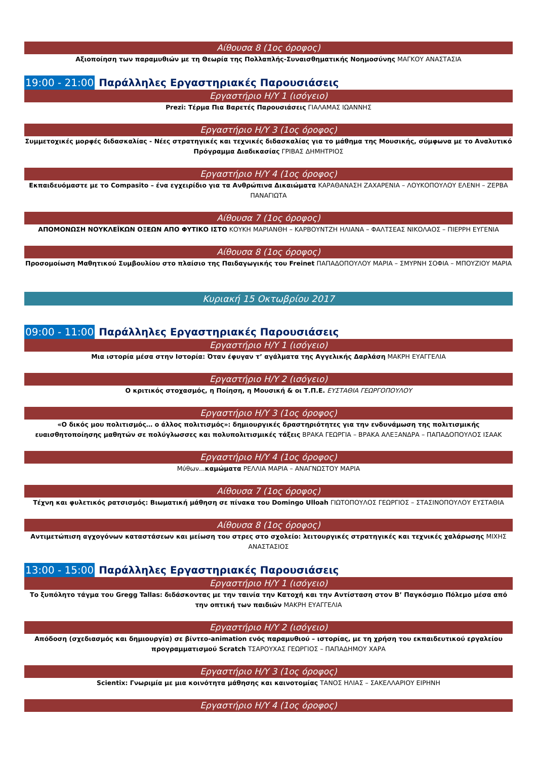Αίθουσα 8 (1ος όροφος)
Αξιοποίηση των παραμυθιών με τη Θεωρία της Πολλαπλής-Συναισθηματικής Νοημοσύνης ΜΑΓΚΟΥ ΑΝΑΣΤΑΣΙΑ
19:00 - 21:00 Παράλληλες Εργαστηριακές Παρουσιάσεις
Εργαστήριο Η/Υ 1 (ισόγειο)
Prezi: Τέρμα Πια Βαρετές Παρουσιάσεις ΓΙΑΛΑΜΑΣ ΙΩΑΝΝΗΣ
Εργαστήριο Η/Υ 3 (1ος όροφος)
Συμμετοχικές μορφές διδασκαλίας - Νέες στρατηγικές και τεχνικές διδασκαλίας για το μάθημα της Μουσικής, σύμφωνα με το Αναλυτικό Πρόγραμμα Διαδικασίας ΓΡΙΒΑΣ ΔΗΜΗΤΡΙΟΣ
Εργαστήριο Η/Υ 4 (1ος όροφος)
Εκπαιδευόμαστε με το Compasito – ένα εγχειρίδιο για τα Ανθρώπινα Δικαιώματα ΚΑΡΑΘΑΝΑΣΗ ΖΑΧΑΡΕΝΙΑ – ΛΟΥΚΟΠΟΥΛΟΥ ΕΛΕΝΗ – ΖΕΡΒΑ ΠΑΝΑΓΙΩΤΑ
Αίθουσα 7 (1ος όροφος)
ΑΠΟΜΟΝΩΣΗ ΝΟΥΚΛΕΪΚΩΝ ΟΞΕΩΝ ΑΠΟ ΦΥΤΙΚΟ ΙΣΤΟ ΚΟΥΚΗ ΜΑΡΙΑΝΘΗ – ΚΑΡΒΟΥΝΤΖΗ ΗΛΙΑΝΑ – ΦΑΛΤΣΕΑΣ ΝΙΚΟΛΑΟΣ – ΠΙΕΡΡΗ ΕΥΓΕΝΙΑ
Αίθουσα 8 (1ος όροφος)
Προσομοίωση Μαθητικού Συμβουλίου στο πλαίσιο της Παιδαγωγικής του Freinet ΠΑΠΑΔΟΠΟΥΛΟΥ ΜΑΡΙΑ – ΣΜΥΡΝΗ ΣΟΦΙΑ – ΜΠΟΥΖΙΟΥ ΜΑΡΙΑ
Κυριακή 15 Οκτωβρίου 2017
09:00 - 11:00 Παράλληλες Εργαστηριακές Παρουσιάσεις
Εργαστήριο Η/Υ 1 (ισόγειο)
Μια ιστορία μέσα στην Ιστορία: Όταν έφυγαν τ’ αγάλματα της Αγγελικής Δαρλάση ΜΑΚΡΗ ΕΥΑΓΓΕΛΙΑ
Εργαστήριο Η/Υ 2 (ισόγειο)
Ο κριτικός στοχασμός, η Ποίηση, η Μουσική & οι Τ.Π.Ε. ΕΥΣΤΑΘΙΑ ΓΕΩΡΓΟΠΟΥΛΟΥ
Εργαστήριο Η/Υ 3 (1ος όροφος)
«Ο δικός μου πολιτισμός… ο άλλος πολιτισμός»: δημιουργικές δραστηριότητες για την ενδυνάμωση της πολιτισμικής ευαισθητοποίησης μαθητών σε πολύγλωσσες και πολυπολιτισμικές τάξεις ΒΡΑΚΑ ΓΕΩΡΓΙΑ – ΒΡΑΚΑ ΑΛΕΞΑΝΔΡΑ – ΠΑΠΑΔΟΠΟΥΛΟΣ ΙΣΑΑΚ
Εργαστήριο Η/Υ 4 (1ος όροφος)
Μύθων...καμώματα ΡΕΛΛΙΑ ΜΑΡΙΑ – ΑΝΑΓΝΩΣΤΟΥ ΜΑΡΙΑ
Αίθουσα 7 (1ος όροφος)
Τέχνη και φυλετικός ρατσισμός: Βιωματική μάθηση σε πίνακα του Domingo Ulloah ΓΙΩΤΟΠΟΥΛΟΣ ΓΕΩΡΓΙΟΣ – ΣΤΑΣΙΝΟΠΟΥΛΟΥ ΕΥΣΤΑΘΙΑ
Αίθουσα 8 (1ος όροφος)
Αντιμετώπιση αγχογόνων καταστάσεων και μείωση του στρες στο σχολείο: λειτουργικές στρατηγικές και τεχνικές χαλάρωσης ΜΙΧΗΣ ΑΝΑΣΤΑΣΙΟΣ
13:00 - 15:00 Παράλληλες Εργαστηριακές Παρουσιάσεις
Εργαστήριο Η/Υ 1 (ισόγειο)
Το ξυπόλητο τάγμα του Gregg Tallas: διδάσκοντας με την ταινία την Κατοχή και την Αντίσταση στον Β’ Παγκόσμιο Πόλεμο μέσα από την οπτική των παιδιών ΜΑΚΡΗ ΕΥΑΓΓΕΛΙΑ
Εργαστήριο Η/Υ 2 (ισόγειο)
Απόδοση (σχεδιασμός και δημιουργία) σε βίντεο-animation ενός παραμυθιού – ιστορίας, με τη χρήση του εκπαιδευτικού εργαλείου προγραμματισμού Scratch ΤΣΑΡΟΥΧΑΣ ΓΕΩΡΓΙΟΣ – ΠΑΠΑΔΗΜΟΥ ΧΑΡΑ
Εργαστήριο Η/Υ 3 (1ος όροφος)
Scientix: Γνωριμία με μια κοινότητα μάθησης και καινοτομίας ΤΑΝΟΣ ΗΛΙΑΣ – ΣΑΚΕΛΛΑΡΙΟΥ ΕΙΡΗΝΗ
Εργαστήριο Η/Υ 4 (1ος όροφος)